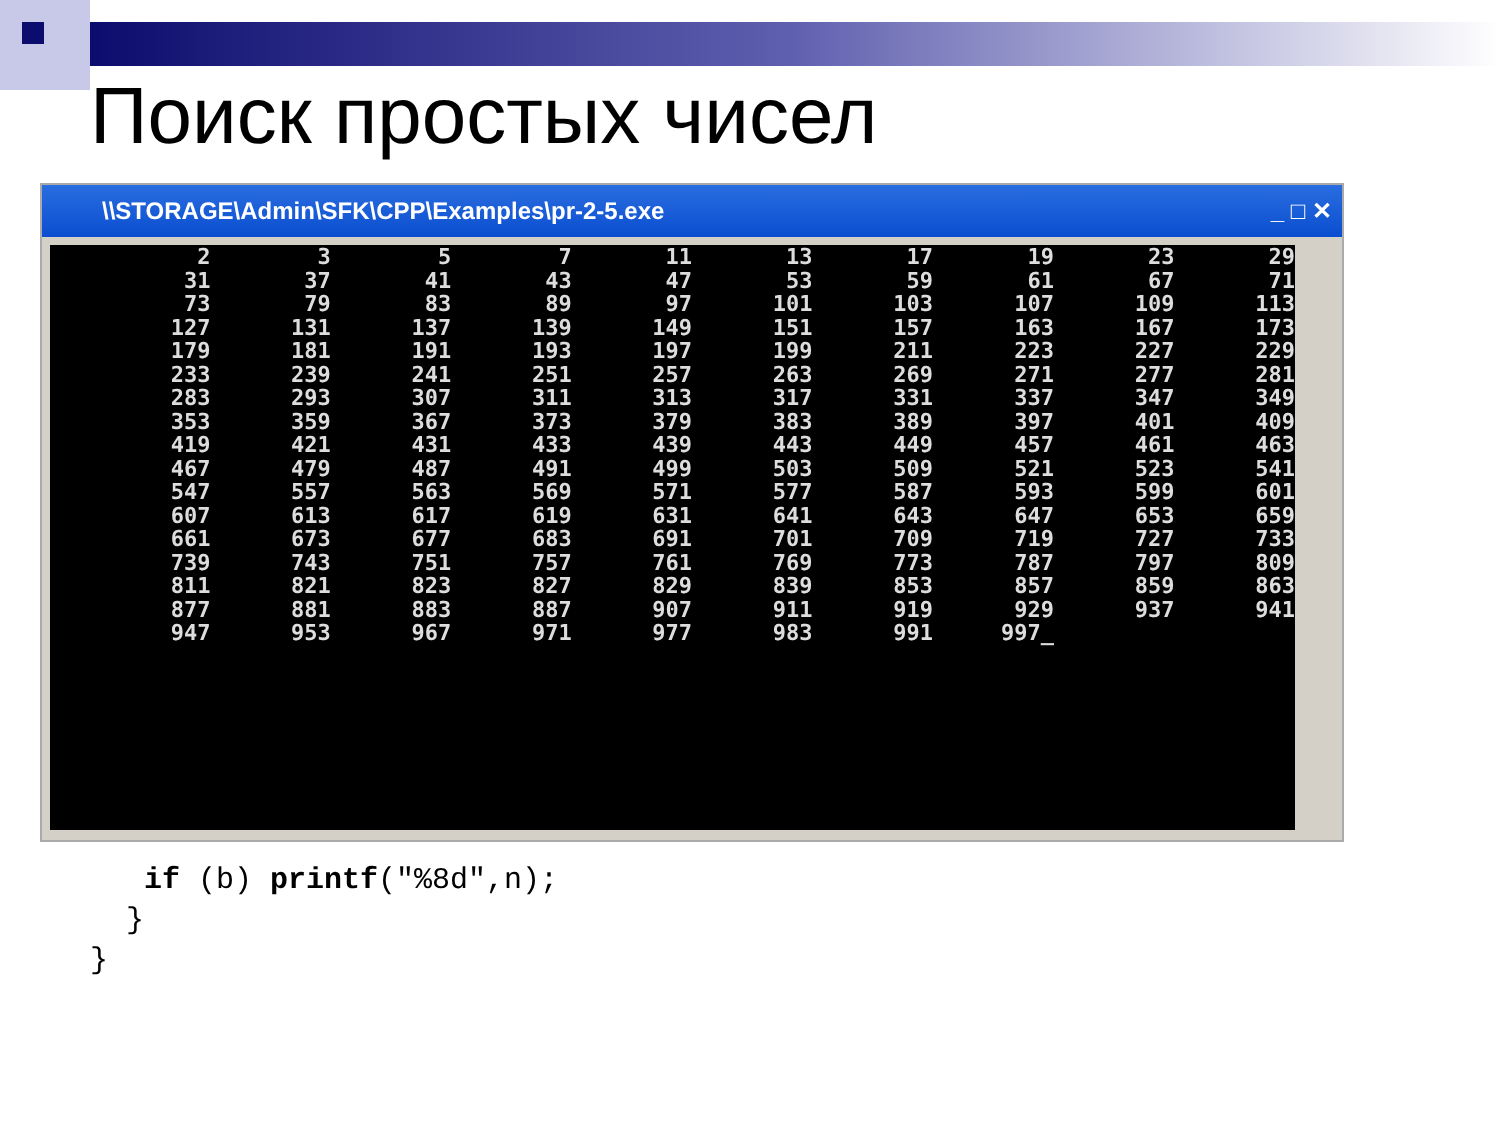Поиск простых чисел
\\STORAGE\Admin\SFK\CPP\Examples\pr-2-5.exe _ □ ✕
| 2 | 3 | 5 | 7 | 11 | 13 | 17 | 19 | 23 | 29 |
| 31 | 37 | 41 | 43 | 47 | 53 | 59 | 61 | 67 | 71 |
| 73 | 79 | 83 | 89 | 97 | 101 | 103 | 107 | 109 | 113 |
| 127 | 131 | 137 | 139 | 149 | 151 | 157 | 163 | 167 | 173 |
| 179 | 181 | 191 | 193 | 197 | 199 | 211 | 223 | 227 | 229 |
| 233 | 239 | 241 | 251 | 257 | 263 | 269 | 271 | 277 | 281 |
| 283 | 293 | 307 | 311 | 313 | 317 | 331 | 337 | 347 | 349 |
| 353 | 359 | 367 | 373 | 379 | 383 | 389 | 397 | 401 | 409 |
| 419 | 421 | 431 | 433 | 439 | 443 | 449 | 457 | 461 | 463 |
| 467 | 479 | 487 | 491 | 499 | 503 | 509 | 521 | 523 | 541 |
| 547 | 557 | 563 | 569 | 571 | 577 | 587 | 593 | 599 | 601 |
| 607 | 613 | 617 | 619 | 631 | 641 | 643 | 647 | 653 | 659 |
| 661 | 673 | 677 | 683 | 691 | 701 | 709 | 719 | 727 | 733 |
| 739 | 743 | 751 | 757 | 761 | 769 | 773 | 787 | 797 | 809 |
| 811 | 821 | 823 | 827 | 829 | 839 | 853 | 857 | 859 | 863 |
| 877 | 881 | 883 | 887 | 907 | 911 | 919 | 929 | 937 | 941 |
| 947 | 953 | 967 | 971 | 977 | 983 | 991 | 997_ | | |
if (b) printf("%8d",n); } }